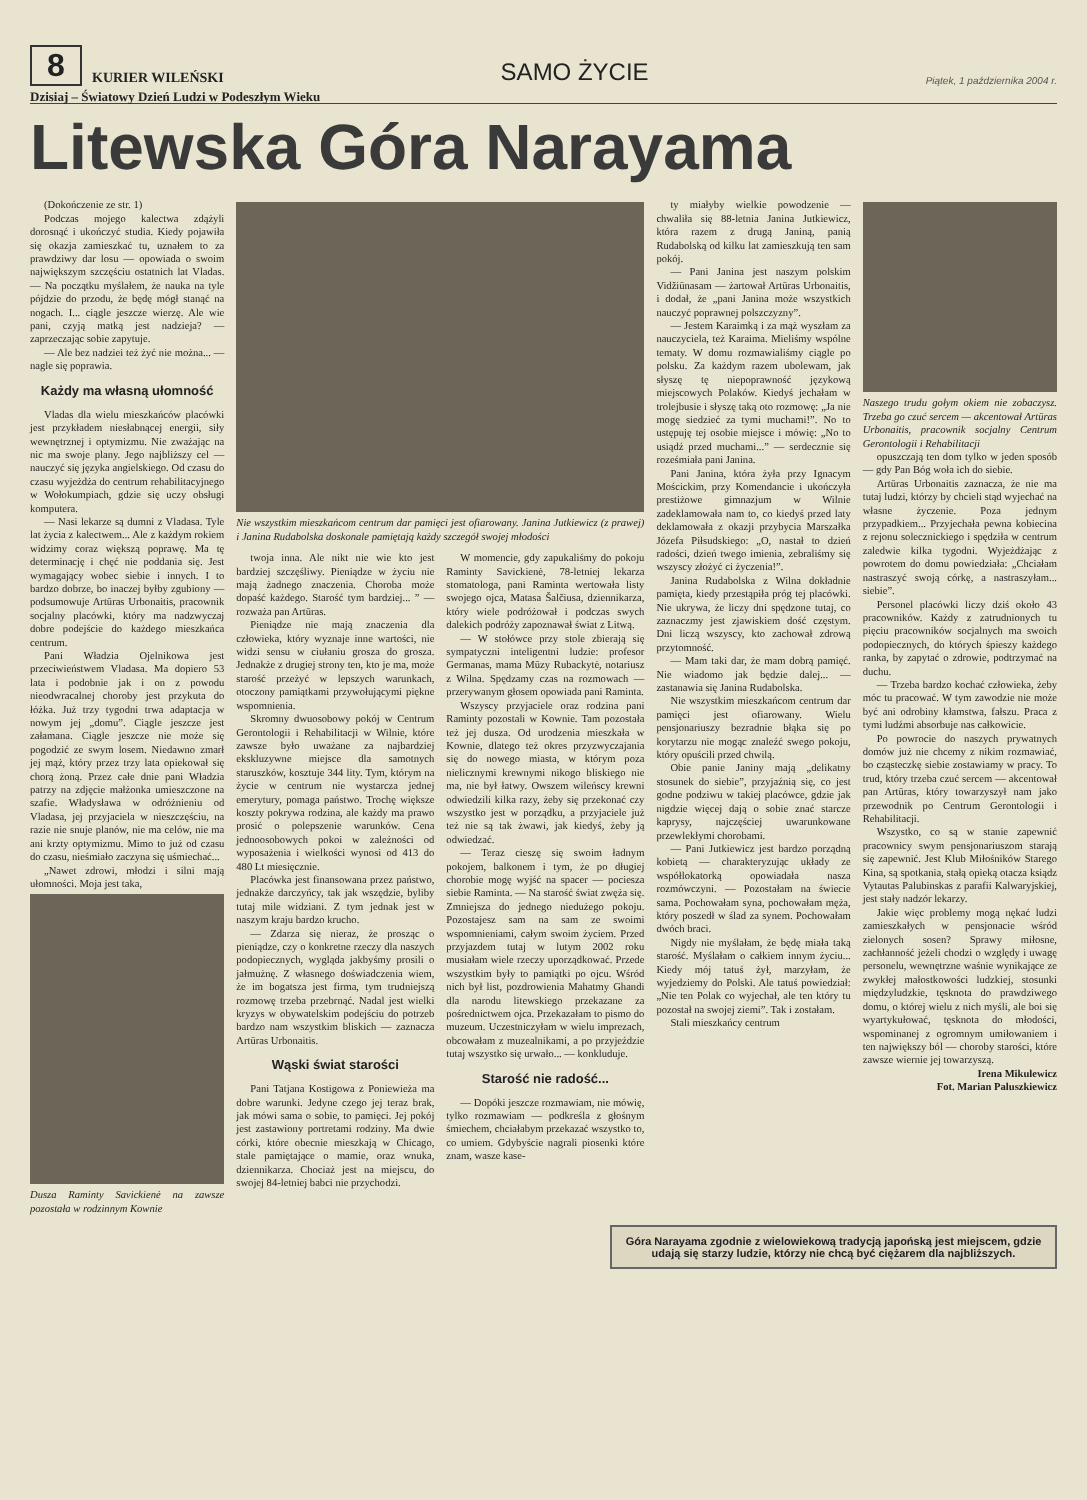8
KURIER WILEŃSKI
SAMO ŻYCIE
Piątek, 1 października 2004 r.
Dzisiaj – Światowy Dzień Ludzi w Podeszłym Wieku
Litewska Góra Narayama
(Dokończenie ze str. 1)
Podczas mojego kalectwa zdążyli dorosnąć i ukończyć studia. Kiedy pojawiła się okazja zamieszkać tu, uznałem to za prawdziwy dar losu — opowiada o swoim największym szczęściu ostatnich lat Vladas. — Na początku myślałem, że nauka na tyle pójdzie do przodu, że będę mógł stanąć na nogach. I... ciągle jeszcze wierzę. Ale wie pani, czyją matką jest nadzieja? — zaprzeczając sobie zapytuje.
— Ale bez nadziei też żyć nie można... — nagle się poprawia.
Każdy ma własną ułomność
Vladas dla wielu mieszkańców placówki jest przykładem niesłabnącej energii, siły wewnętrznej i optymizmu. Nie zważając na nic ma swoje plany. Jego najbliższy cel — nauczyć się języka angielskiego. Od czasu do czasu wyjeżdża do centrum rehabilitacyjnego w Wołokumpiach, gdzie się uczy obsługi komputera.
— Nasi lekarze są dumni z Vladasa. Tyle lat życia z kalectwem... Ale z każdym rokiem widzimy coraz większą poprawę. Ma tę determinację i chęć nie poddania się. Jest wymagający wobec siebie i innych. I to bardzo dobrze, bo inaczej byłby zgubiony — podsumowuje Artūras Urbonaitis, pracownik socjalny placówki, który ma nadzwyczaj dobre podejście do każdego mieszkańca centrum.
Pani Władzia Ojelnikowa jest przeciwieństwem Vladasa. Ma dopiero 53 lata i podobnie jak i on z powodu nieodwracalnej choroby jest przykuta do łóżka. Już trzy tygodni trwa adaptacja w nowym jej „domu”. Ciągle jeszcze jest załamana. Ciągle jeszcze nie może się pogodzić ze swym losem. Niedawno zmarł jej mąż, który przez trzy lata opiekował się chorą żoną. Przez całe dnie pani Władzia patrzy na zdjęcie małżonka umieszczone na szafie. Władysława w odróżnieniu od Vladasa, jej przyjaciela w nieszczęściu, na razie nie snuje planów, nie ma celów, nie ma ani krzty optymizmu. Mimo to już od czasu do czasu, nieśmiało zaczyna się uśmiechać...
„Nawet zdrowi, młodzi i silni mają ułomności. Moja jest taka,
Dusza Raminty Savickienė na zawsze pozostała w rodzinnym Kownie
Nie wszystkim mieszkańcom centrum dar pamięci jest ofiarowany. Janina Jutkiewicz (z prawej) i Janina Rudabolska doskonale pamiętają każdy szczegół swojej młodości
twoja inna. Ale nikt nie wie kto jest bardziej szczęśliwy. Pieniądze w życiu nie mają żadnego znaczenia. Choroba może dopaść każdego. Starość tym bardziej... ” — rozważa pan Artūras.
Pieniądze nie mają znaczenia dla człowieka, który wyznaje inne wartości, nie widzi sensu w ciułaniu grosza do grosza. Jednakże z drugiej strony ten, kto je ma, może starość przeżyć w lepszych warunkach, otoczony pamiątkami przywołującymi piękne wspomnienia.
Skromny dwuosobowy pokój w Centrum Gerontologii i Rehabilitacji w Wilnie, które zawsze było uważane za najbardziej ekskluzywne miejsce dla samotnych staruszków, kosztuje 344 lity. Tym, którym na życie w centrum nie wystarcza jednej emerytury, pomaga państwo. Trochę większe koszty pokrywa rodzina, ale każdy ma prawo prosić o polepszenie warunków. Cena jednoosobowych pokoi w zależności od wyposażenia i wielkości wynosi od 413 do 480 Lt miesięcznie.
Placówka jest finansowana przez państwo, jednakże darczyńcy, tak jak wszędzie, byliby tutaj mile widziani. Z tym jednak jest w naszym kraju bardzo krucho.
— Zdarza się nieraz, że prosząc o pieniądze, czy o konkretne rzeczy dla naszych podopiecznych, wygląda jakbyśmy prosili o jałmużnę. Z własnego doświadczenia wiem, że im bogatsza jest firma, tym trudniejszą rozmowę trzeba przebrnąć. Nadal jest wielki kryzys w obywatelskim podejściu do potrzeb bardzo nam wszystkim bliskich — zaznacza Artūras Urbonaitis.
Wąski świat starości
Pani Tatjana Kostigowa z Poniewieża ma dobre warunki. Jedyne czego jej teraz brak, jak mówi sama o sobie, to pamięci. Jej pokój jest zastawiony portretami rodziny. Ma dwie córki, które obecnie mieszkają w Chicago, stale pamiętające o mamie, oraz wnuka, dziennikarza. Chociaż jest na miejscu, do swojej 84-letniej babci nie przychodzi.
W momencie, gdy zapukaliśmy do pokoju Raminty Savickienė, 78-letniej lekarza stomatologa, pani Raminta wertowała listy swojego ojca, Matasa Šalčiusa, dziennikarza, który wiele podróżował i podczas swych dalekich podróży zapoznawał świat z Litwą.
— W stołówce przy stole zbierają się sympatyczni inteligentni ludzie: profesor Germanas, mama Mūzy Rubackytė, notariusz z Wilna. Spędzamy czas na rozmowach — przerywanym głosem opowiada pani Raminta.
Wszyscy przyjaciele oraz rodzina pani Raminty pozostali w Kownie. Tam pozostała też jej dusza. Od urodzenia mieszkała w Kownie, dlatego też okres przyzwyczajania się do nowego miasta, w którym poza nielicznymi krewnymi nikogo bliskiego nie ma, nie był łatwy. Owszem wileńscy krewni odwiedzili kilka razy, żeby się przekonać czy wszystko jest w porządku, a przyjaciele już też nie są tak żwawi, jak kiedyś, żeby ją odwiedzać.
— Teraz cieszę się swoim ładnym pokojem, balkonem i tym, że po długiej chorobie mogę wyjść na spacer — pociesza siebie Raminta. — Na starość świat zwęża się. Zmniejsza do jednego niedużego pokoju. Pozostajesz sam na sam ze swoimi wspomnieniami, całym swoim życiem. Przed przyjazdem tutaj w lutym 2002 roku musiałam wiele rzeczy uporządkować. Przede wszystkim były to pamiątki po ojcu. Wśród nich był list, pozdrowienia Mahatmy Ghandi dla narodu litewskiego przekazane za pośrednictwem ojca. Przekazałam to pismo do muzeum. Uczestniczyłam w wielu imprezach, obcowałam z muzealnikami, a po przyjeździe tutaj wszystko się urwało... — konkluduje.
Starość nie radość...
— Dopóki jeszcze rozmawiam, nie mówię, tylko rozmawiam — podkreśla z głośnym śmiechem, chciałabym przekazać wszystko to, co umiem. Gdybyście nagrali piosenki które znam, wasze kase-
ty miałyby wielkie powodzenie — chwaliła się 88-letnia Janina Jutkiewicz, która razem z drugą Janiną, panią Rudabolską od kilku lat zamieszkują ten sam pokój.
— Pani Janina jest naszym polskim Vidžiūnasam — żartował Artūras Urbonaitis, i dodał, że „pani Janina może wszystkich nauczyć poprawnej polszczyzny”.
— Jestem Karaimką i za mąż wyszłam za nauczyciela, też Karaima. Mieliśmy wspólne tematy. W domu rozmawialiśmy ciągle po polsku. Za każdym razem ubolewam, jak słyszę tę niepoprawność językową miejscowych Polaków. Kiedyś jechałam w trolejbusie i słyszę taką oto rozmowę: „Ja nie mogę siedzieć za tymi muchami!”. No to ustępuję tej osobie miejsce i mówię: „No to usiądź przed muchami...” — serdecznie się roześmiała pani Janina.
Pani Janina, która żyła przy Ignacym Mościckim, przy Komendancie i ukończyła prestiżowe gimnazjum w Wilnie zadeklamowała nam to, co kiedyś przed laty deklamowała z okazji przybycia Marszałka Józefa Piłsudskiego: „O, nastał to dzień radości, dzień twego imienia, zebraliśmy się wszyscy złożyć ci życzenia!”.
Janina Rudabolska z Wilna dokładnie pamięta, kiedy przestąpiła próg tej placówki. Nie ukrywa, że liczy dni spędzone tutaj, co zaznaczmy jest zjawiskiem dość częstym. Dni liczą wszyscy, kto zachował zdrową przytomność.
— Mam taki dar, że mam dobrą pamięć. Nie wiadomo jak będzie dalej... — zastanawia się Janina Rudabolska.
Nie wszystkim mieszkańcom centrum dar pamięci jest ofiarowany. Wielu pensjonariuszy bezradnie błąka się po korytarzu nie mogąc znaleźć swego pokoju, który opuścili przed chwilą.
Obie panie Janiny mają „delikatny stosunek do siebie”, przyjaźnią się, co jest godne podziwu w takiej placówce, gdzie jak nigdzie więcej dają o sobie znać starcze kaprysy, najczęściej uwarunkowane przewlekłymi chorobami.
— Pani Jutkiewicz jest bardzo porządną kobietą — charakteryzując układy ze współlokatorką opowiadała nasza rozmówczyni. — Pozostałam na świecie sama. Pochowałam syna, pochowałam męża, który poszedł w ślad za synem. Pochowałam dwóch braci.
Nigdy nie myślałam, że będę miała taką starość. Myślałam o całkiem innym życiu... Kiedy mój tatuś żył, marzyłam, że wyjedziemy do Polski. Ale tatuś powiedział: „Nie ten Polak co wyjechał, ale ten który tu pozostał na swojej ziemi”. Tak i zostałam.
Stali mieszkańcy centrum
Naszego trudu gołym okiem nie zobaczysz. Trzeba go czuć sercem — akcentował Artūras Urbonaitis, pracownik socjalny Centrum Gerontologii i Rehabilitacji
opuszczają ten dom tylko w jeden sposób — gdy Pan Bóg woła ich do siebie.
Artūras Urbonaitis zaznacza, że nie ma tutaj ludzi, którzy by chcieli stąd wyjechać na własne życzenie. Poza jednym przypadkiem... Przyjechała pewna kobiecina z rejonu solecznickiego i spędziła w centrum zaledwie kilka tygodni. Wyjeżdżając z powrotem do domu powiedziała: „Chciałam nastraszyć swoją córkę, a nastraszyłam... siebie”.
Personel placówki liczy dziś około 43 pracowników. Każdy z zatrudnionych tu pięciu pracowników socjalnych ma swoich podopiecznych, do których śpieszy każdego ranka, by zapytać o zdrowie, podtrzymać na duchu.
— Trzeba bardzo kochać człowieka, żeby móc tu pracować. W tym zawodzie nie może być ani odrobiny kłamstwa, fałszu. Praca z tymi ludźmi absorbuje nas całkowicie.
Po powrocie do naszych prywatnych domów już nie chcemy z nikim rozmawiać, bo cząsteczkę siebie zostawiamy w pracy. To trud, który trzeba czuć sercem — akcentował pan Artūras, który towarzyszył nam jako przewodnik po Centrum Gerontologii i Rehabilitacji.
Wszystko, co są w stanie zapewnić pracownicy swym pensjonariuszom starają się zapewnić. Jest Klub Miłośników Starego Kina, są spotkania, stałą opieką otacza ksiądz Vytautas Palubinskas z parafii Kalwaryjskiej, jest stały nadzór lekarzy.
Jakie więc problemy mogą nękać ludzi zamieszkałych w pensjonacie wśród zielonych sosen? Sprawy miłosne, zachłanność jeżeli chodzi o względy i uwagę personelu, wewnętrzne waśnie wynikające ze zwykłej małostkowości ludzkiej, stosunki międzyludzkie, tęsknota do prawdziwego domu, o której wielu z nich myśli, ale boi się wyartykułować, tęsknota do młodości, wspominanej z ogromnym umiłowaniem i ten największy ból — choroby starości, które zawsze wiernie jej towarzyszą.
Irena Mikulewicz
Fot. Marian Paluszkiewicz
Góra Narayama zgodnie z wielowiekową tradycją japońską jest miejscem, gdzie udają się starzy ludzie, którzy nie chcą być ciężarem dla najbliższych.